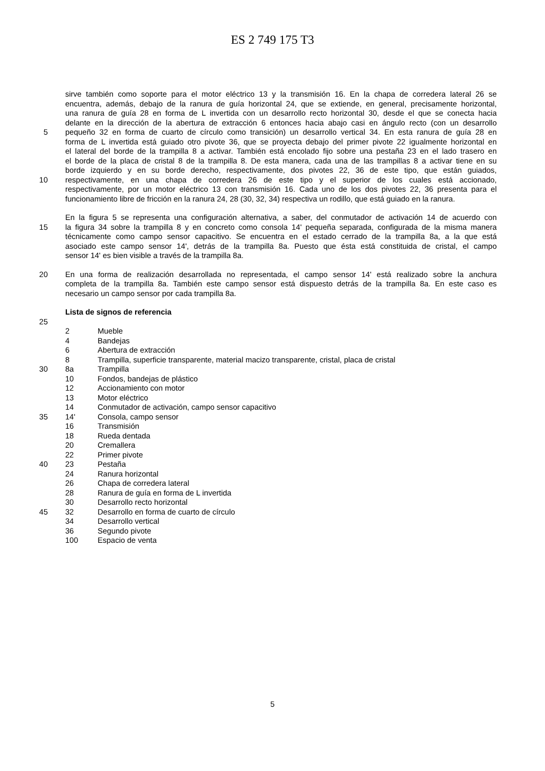ES 2 749 175 T3
sirve también como soporte para el motor eléctrico 13 y la transmisión 16. En la chapa de corredera lateral 26 se
encuentra, además, debajo de la ranura de guía horizontal 24, que se extiende, en general, precisamente horizontal,
una ranura de guía 28 en forma de L invertida con un desarrollo recto horizontal 30, desde el que se conecta hacia
delante en la dirección de la abertura de extracción 6 entonces hacia abajo casi en ángulo recto (con un desarrollo
5 pequeño 32 en forma de cuarto de círculo como transición) un desarrollo vertical 34. En esta ranura de guía 28 en
forma de L invertida está guiado otro pivote 36, que se proyecta debajo del primer pivote 22 igualmente horizontal en
el lateral del borde de la trampilla 8 a activar. También está encolado fijo sobre una pestaña 23 en el lado trasero en
el borde de la placa de cristal 8 de la trampilla 8. De esta manera, cada una de las trampillas 8 a activar tiene en su
borde izquierdo y en su borde derecho, respectivamente, dos pivotes 22, 36 de este tipo, que están guiados,
10 respectivamente, en una chapa de corredera 26 de este tipo y el superior de los cuales está accionado,
respectivamente, por un motor eléctrico 13 con transmisión 16. Cada uno de los dos pivotes 22, 36 presenta para el
funcionamiento libre de fricción en la ranura 24, 28 (30, 32, 34) respectiva un rodillo, que está guiado en la ranura.
En la figura 5 se representa una configuración alternativa, a saber, del conmutador de activación 14 de acuerdo con
15 la figura 34 sobre la trampilla 8 y en concreto como consola 14' pequeña separada, configurada de la misma manera
técnicamente como campo sensor capacitivo. Se encuentra en el estado cerrado de la trampilla 8a, a la que está
asociado este campo sensor 14', detrás de la trampilla 8a. Puesto que ésta está constituida de cristal, el campo
sensor 14' es bien visible a través de la trampilla 8a.
20 En una forma de realización desarrollada no representada, el campo sensor 14' está realizado sobre la anchura
completa de la trampilla 8a. También este campo sensor está dispuesto detrás de la trampilla 8a. En este caso es
necesario un campo sensor por cada trampilla 8a.
Lista de signos de referencia
25
2 Mueble
4 Bandejas
6 Abertura de extracción
8 Trampilla, superficie transparente, material macizo transparente, cristal, placa de cristal
30 8a Trampilla
10 Fondos, bandejas de plástico
12 Accionamiento con motor
13 Motor eléctrico
14 Conmutador de activación, campo sensor capacitivo
35 14' Consola, campo sensor
16 Transmisión
18 Rueda dentada
20 Cremallera
22 Primer pivote
40 23 Pestaña
24 Ranura horizontal
26 Chapa de corredera lateral
28 Ranura de guía en forma de L invertida
30 Desarrollo recto horizontal
45 32 Desarrollo en forma de cuarto de círculo
34 Desarrollo vertical
36 Segundo pivote
100 Espacio de venta
5